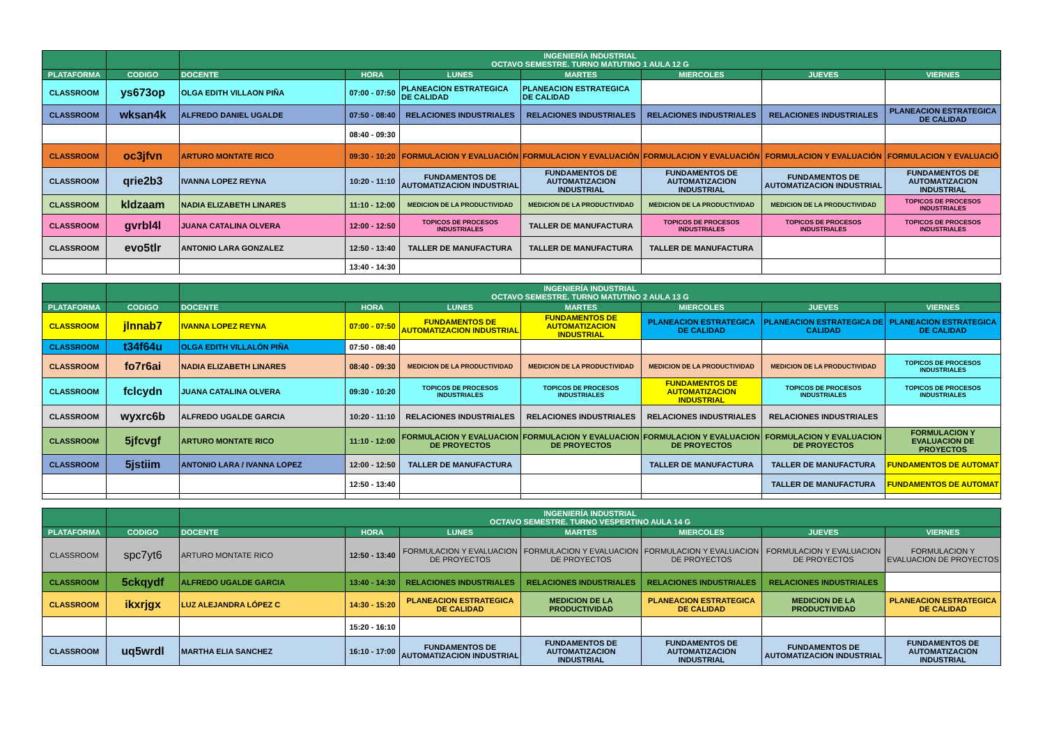| | | INGENIERÍA INDUSTRIAL OCTAVO SEMESTRE. TURNO MATUTINO 1 AULA 12 G | | | | | | |
| PLATAFORMA | CODIGO | DOCENTE | HORA | LUNES | MARTES | MIERCOLES | JUEVES | VIERNES |
| CLASSROOM | ys673op | OLGA EDITH VILLAON PIÑA | 07:00 - 07:50 | PLANEACION ESTRATEGICA DE CALIDAD | PLANEACION ESTRATEGICA DE CALIDAD | | | |
| CLASSROOM | wksan4k | ALFREDO DANIEL UGALDE | 07:50 - 08:40 | RELACIONES INDUSTRIALES | RELACIONES INDUSTRIALES | RELACIONES INDUSTRIALES | RELACIONES INDUSTRIALES | PLANEACION ESTRATEGICA DE CALIDAD |
| | | | 08:40 - 09:30 | | | | | |
| CLASSROOM | oc3jfvn | ARTURO MONTATE RICO | 09:30 - 10:20 | FORMULACION Y EVALUACIÓN | FORMULACION Y EVALUACIÓN | FORMULACION Y EVALUACIÓN | FORMULACION Y EVALUACIÓN | FORMULACION Y EVALUACIÓ |
| CLASSROOM | qrie2b3 | IVANNA LOPEZ REYNA | 10:20 - 11:10 | FUNDAMENTOS DE AUTOMATIZACION INDUSTRIAL | FUNDAMENTOS DE AUTOMATIZACION INDUSTRIAL | FUNDAMENTOS DE AUTOMATIZACION INDUSTRIAL | FUNDAMENTOS DE AUTOMATIZACION INDUSTRIAL | FUNDAMENTOS DE AUTOMATIZACION INDUSTRIAL |
| CLASSROOM | kldzaam | NADIA ELIZABETH LINARES | 11:10 - 12:00 | MEDICION DE LA PRODUCTIVIDAD | MEDICION DE LA PRODUCTIVIDAD | MEDICION DE LA PRODUCTIVIDAD | MEDICION DE LA PRODUCTIVIDAD | TOPICOS DE PROCESOS INDUSTRIALES |
| CLASSROOM | gvrbl4l | JUANA CATALINA OLVERA | 12:00 - 12:50 | TOPICOS DE PROCESOS INDUSTRIALES | TALLER DE MANUFACTURA | TOPICOS DE PROCESOS INDUSTRIALES | TOPICOS DE PROCESOS INDUSTRIALES | TOPICOS DE PROCESOS INDUSTRIALES |
| CLASSROOM | evo5tlr | ANTONIO LARA GONZALEZ | 12:50 - 13:40 | TALLER DE MANUFACTURA | TALLER DE MANUFACTURA | TALLER DE MANUFACTURA | | |
| | | | 13:40 - 14:30 | | | | | |
| | | INGENIERÍA INDUSTRIAL OCTAVO SEMESTRE. TURNO MATUTINO 2 AULA 13 G | | | | | | |
| PLATAFORMA | CODIGO | DOCENTE | HORA | LUNES | MARTES | MIERCOLES | JUEVES | VIERNES |
| CLASSROOM | jlnnab7 | IVANNA LOPEZ REYNA | 07:00 - 07:50 | FUNDAMENTOS DE AUTOMATIZACION INDUSTRIAL | FUNDAMENTOS DE AUTOMATIZACION INDUSTRIAL | PLANEACION ESTRATEGICA DE CALIDAD | PLANEACION ESTRATEGICA DE CALIDAD | PLANEACION ESTRATEGICA DE CALIDAD |
| CLASSROOM | t34f64u | OLGA EDITH VILLALÓN PIÑA | 07:50 - 08:40 | | | | | |
| CLASSROOM | fo7r6ai | NADIA ELIZABETH LINARES | 08:40 - 09:30 | MEDICION DE LA PRODUCTIVIDAD | MEDICION DE LA PRODUCTIVIDAD | MEDICION DE LA PRODUCTIVIDAD | MEDICION DE LA PRODUCTIVIDAD | TOPICOS DE PROCESOS INDUSTRIALES |
| CLASSROOM | fclcydn | JUANA CATALINA OLVERA | 09:30 - 10:20 | TOPICOS DE PROCESOS INDUSTRIALES | TOPICOS DE PROCESOS INDUSTRIALES | FUNDAMENTOS DE AUTOMATIZACION INDUSTRIAL | TOPICOS DE PROCESOS INDUSTRIALES | TOPICOS DE PROCESOS INDUSTRIALES |
| CLASSROOM | wyxrc6b | ALFREDO UGALDE GARCIA | 10:20 - 11:10 | RELACIONES INDUSTRIALES | RELACIONES INDUSTRIALES | RELACIONES INDUSTRIALES | RELACIONES INDUSTRIALES | |
| CLASSROOM | 5jfcvgf | ARTURO MONTATE RICO | 11:10 - 12:00 | FORMULACION Y EVALUACION DE PROYECTOS | FORMULACION Y EVALUACION DE PROYECTOS | FORMULACION Y EVALUACION DE PROYECTOS | FORMULACION Y EVALUACION DE PROYECTOS | FORMULACION Y EVALUACION DE PROYECTOS |
| CLASSROOM | 5jstiim | ANTONIO LARA / IVANNA LOPEZ | 12:00 - 12:50 | TALLER DE MANUFACTURA | | TALLER DE MANUFACTURA | TALLER DE MANUFACTURA | FUNDAMENTOS DE AUTOMAT |
| | | | 12:50 - 13:40 | | | | TALLER DE MANUFACTURA | FUNDAMENTOS DE AUTOMAT |
| | | INGENIERÍA INDUSTRIAL OCTAVO SEMESTRE. TURNO VESPERTINO AULA 14 G | | | | | | |
| PLATAFORMA | CODIGO | DOCENTE | HORA | LUNES | MARTES | MIERCOLES | JUEVES | VIERNES |
| CLASSROOM | spc7yt6 | ARTURO MONTATE RICO | 12:50 - 13:40 | FORMULACION Y EVALUACION DE PROYECTOS | FORMULACION Y EVALUACION DE PROYECTOS | FORMULACION Y EVALUACION DE PROYECTOS | FORMULACION Y EVALUACION DE PROYECTOS | FORMULACION Y EVALUACION DE PROYECTOS |
| CLASSROOM | 5ckqydf | ALFREDO UGALDE GARCIA | 13:40 - 14:30 | RELACIONES INDUSTRIALES | RELACIONES INDUSTRIALES | RELACIONES INDUSTRIALES | RELACIONES INDUSTRIALES | |
| CLASSROOM | ikxrjgx | LUZ ALEJANDRA LÓPEZ C | 14:30 - 15:20 | PLANEACION ESTRATEGICA DE CALIDAD | MEDICION DE LA PRODUCTIVIDAD | PLANEACION ESTRATEGICA DE CALIDAD | MEDICION DE LA PRODUCTIVIDAD | PLANEACION ESTRATEGICA DE CALIDAD |
| | | | 15:20 - 16:10 | | | | | |
| CLASSROOM | uq5wrdl | MARTHA ELIA SANCHEZ | 16:10 - 17:00 | FUNDAMENTOS DE AUTOMATIZACION INDUSTRIAL | FUNDAMENTOS DE AUTOMATIZACION INDUSTRIAL | FUNDAMENTOS DE AUTOMATIZACION INDUSTRIAL | FUNDAMENTOS DE AUTOMATIZACION INDUSTRIAL | FUNDAMENTOS DE AUTOMATIZACION INDUSTRIAL |